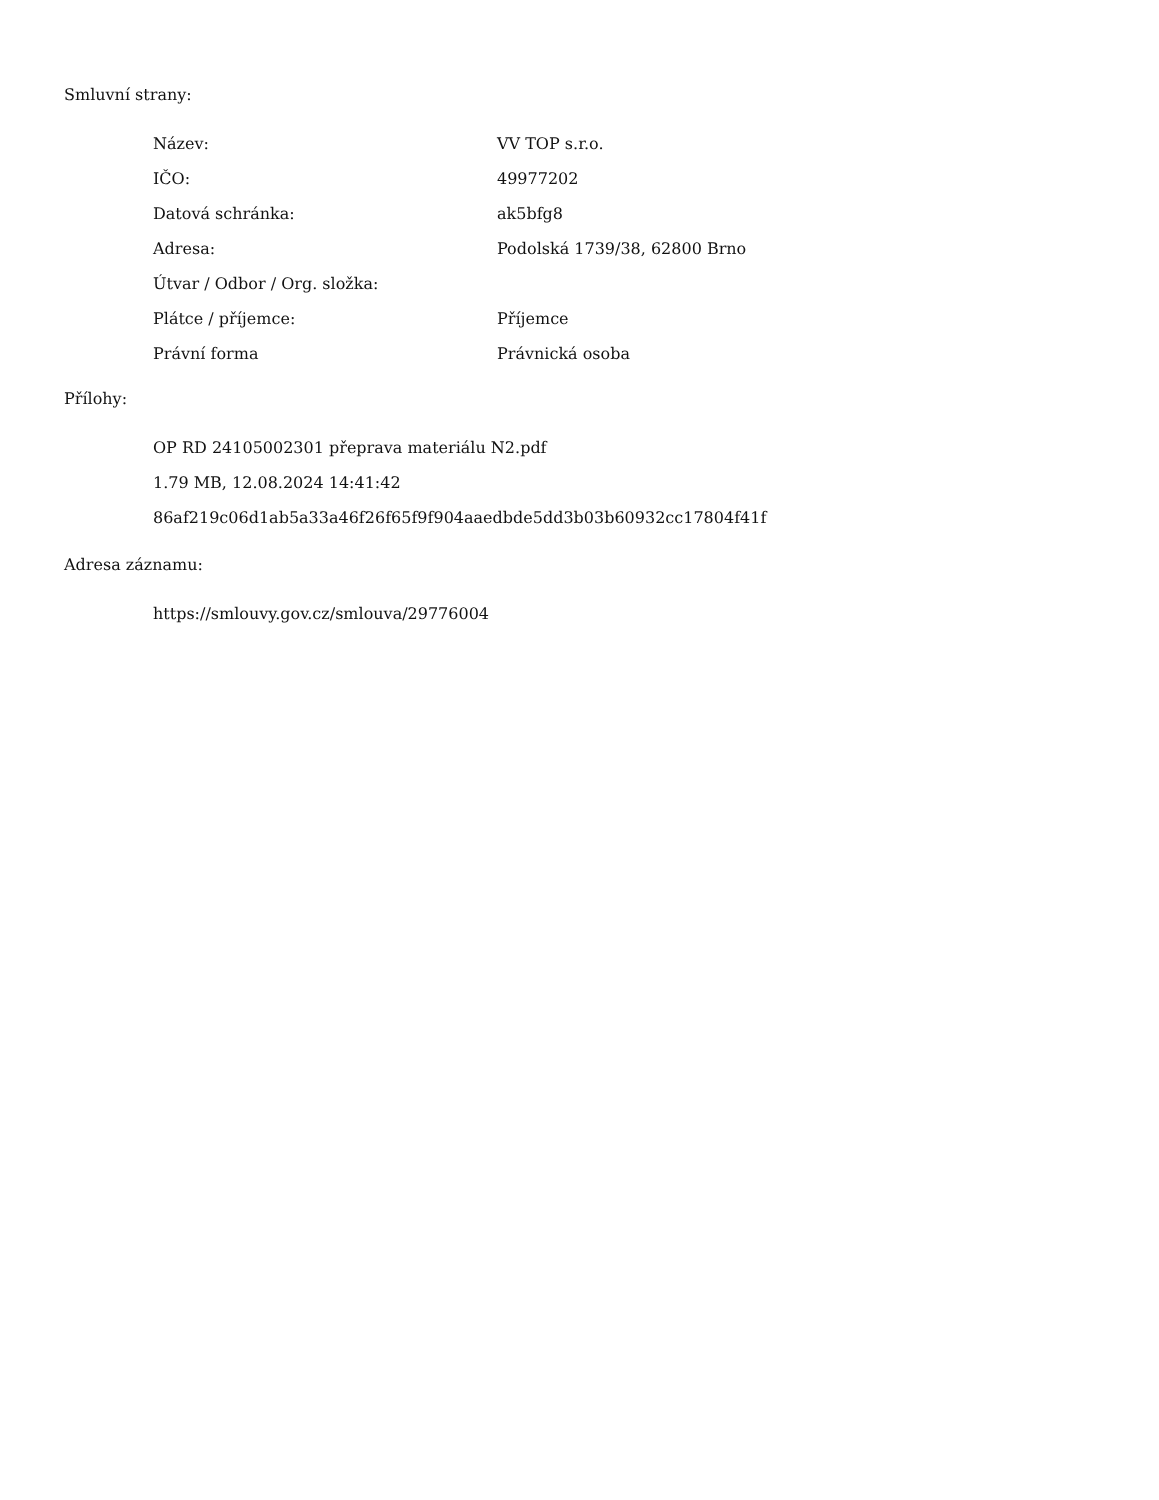Smluvní strany:
| Název: | VV TOP s.r.o. |
| IČO: | 49977202 |
| Datová schránka: | ak5bfg8 |
| Adresa: | Podolská 1739/38, 62800 Brno |
| Útvar / Odbor / Org. složka: | |
| Plátce / příjemce: | Příjemce |
| Právní forma | Právnická osoba |
Přílohy:
OP RD 24105002301 přeprava materiálu N2.pdf
1.79 MB, 12.08.2024 14:41:42
86af219c06d1ab5a33a46f26f65f9f904aaedbde5dd3b03b60932cc17804f41f
Adresa záznamu:
https://smlouvy.gov.cz/smlouva/29776004